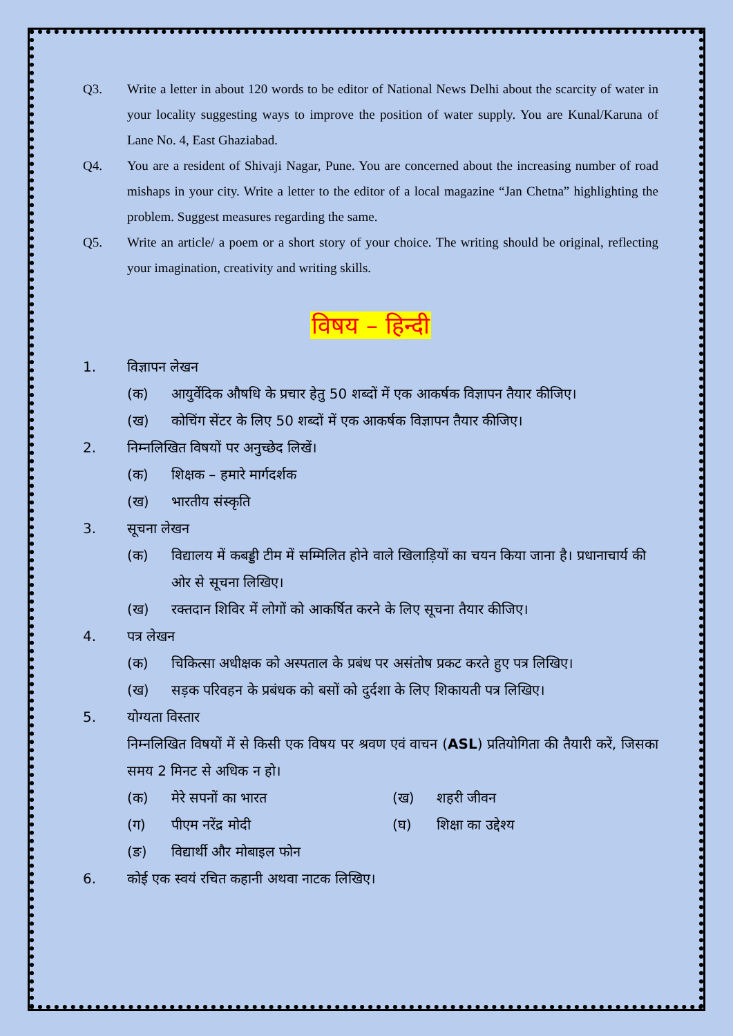Q3. Write a letter in about 120 words to be editor of National News Delhi about the scarcity of water in your locality suggesting ways to improve the position of water supply. You are Kunal/Karuna of Lane No. 4, East Ghaziabad.
Q4. You are a resident of Shivaji Nagar, Pune. You are concerned about the increasing number of road mishaps in your city. Write a letter to the editor of a local magazine “Jan Chetna” highlighting the problem. Suggest measures regarding the same.
Q5. Write an article/ a poem or a short story of your choice. The writing should be original, reflecting your imagination, creativity and writing skills.
विषय – हिन्दी
1. विज्ञापन लेखन
(क) आयुर्वेदिक औषधि के प्रचार हेतु 50 शब्दों में एक आकर्षक विज्ञापन तैयार कीजिए।
(ख) कोचिंग सेंटर के लिए 50 शब्दों में एक आकर्षक विज्ञापन तैयार कीजिए।
2. निम्नलिखित विषयों पर अनुच्छेद लिखें।
(क) शिक्षक – हमारे मार्गदर्शक
(ख) भारतीय संस्कृति
3. सूचना लेखन
(क) विद्यालय में कबड्डी टीम में सम्मिलित होने वाले खिलाड़ियों का चयन किया जाना है। प्रधानाचार्य की ओर से सूचना लिखिए।
(ख) रक्तदान शिविर में लोगों को आकर्षित करने के लिए सूचना तैयार कीजिए।
4. पत्र लेखन
(क) चिकित्सा अधीक्षक को अस्पताल के प्रबंध पर असंतोष प्रकट करते हुए पत्र लिखिए।
(ख) सड़क परिवहन के प्रबंधक को बसों को दुर्दशा के लिए शिकायती पत्र लिखिए।
5. योग्यता विस्तार
निम्नलिखित विषयों में से किसी एक विषय पर श्रवण एवं वाचन (ASL) प्रतियोगिता की तैयारी करें, जिसका समय 2 मिनट से अधिक न हो।
(क) मेरे सपनों का भारत (ख) शहरी जीवन
(ग) पीएम नरेंद्र मोदी (घ) शिक्षा का उद्देश्य
(ङ) विद्यार्थी और मोबाइल फोन
6. कोई एक स्वयं रचित कहानी अथवा नाटक लिखिए।